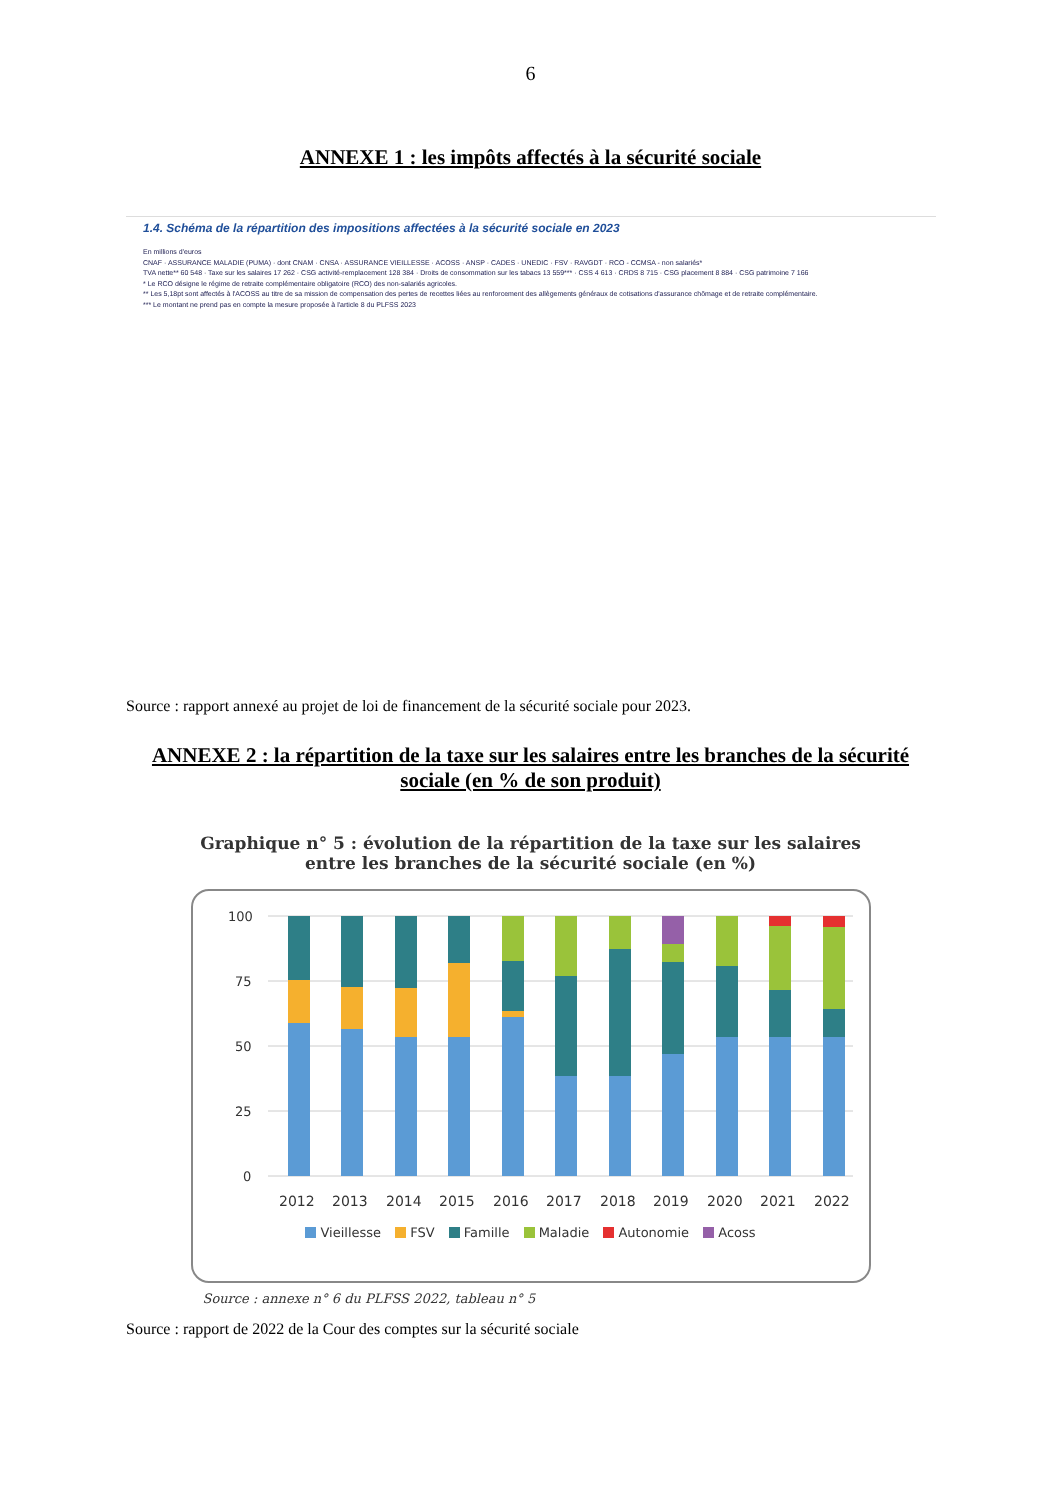6
ANNEXE 1 : les impôts affectés à la sécurité sociale
1.4. Schéma de la répartition des impositions affectées à la sécurité sociale en 2023
En millions d'euros
CNAF · ASSURANCE MALADIE (PUMA) · dont CNAM · CNSA · ASSURANCE VIEILLESSE · ACOSS · ANSP · CADES · UNEDIC · FSV · RAVGDT · RCO - CCMSA - non salariés*
TVA nette** 60 548 · Taxe sur les salaires 17 262 · CSG activité-remplacement 128 384 · Droits de consommation sur les tabacs 13 559*** · CSS 4 613 · CRDS 8 715 · CSG placement 8 884 · CSG patrimoine 7 166
* Le RCO désigne le régime de retraite complémentaire obligatoire (RCO) des non-salariés agricoles.
** Les 5,18pt sont affectés à l'ACOSS au titre de sa mission de compensation des pertes de recettes liées au renforcement des allègements généraux de cotisations d'assurance chômage et de retraite complémentaire.
*** Le montant ne prend pas en compte la mesure proposée à l'article 8 du PLFSS 2023
Source : rapport annexé au projet de loi de financement de la sécurité sociale pour 2023.
ANNEXE 2 : la répartition de la taxe sur les salaires entre les branches de la sécurité
sociale (en % de son produit)
Graphique n° 5 : évolution de la répartition de la taxe sur les salaires
entre les branches de la sécurité sociale (en %)
100
75
50
25
0
2012
2013
2014
2015
2016
2017
2018
2019
2020
2021
2022
Vieillesse FSV Famille Maladie Autonomie Acoss
Source : annexe n° 6 du PLFSS 2022, tableau n° 5
Source : rapport de 2022 de la Cour des comptes sur la sécurité sociale